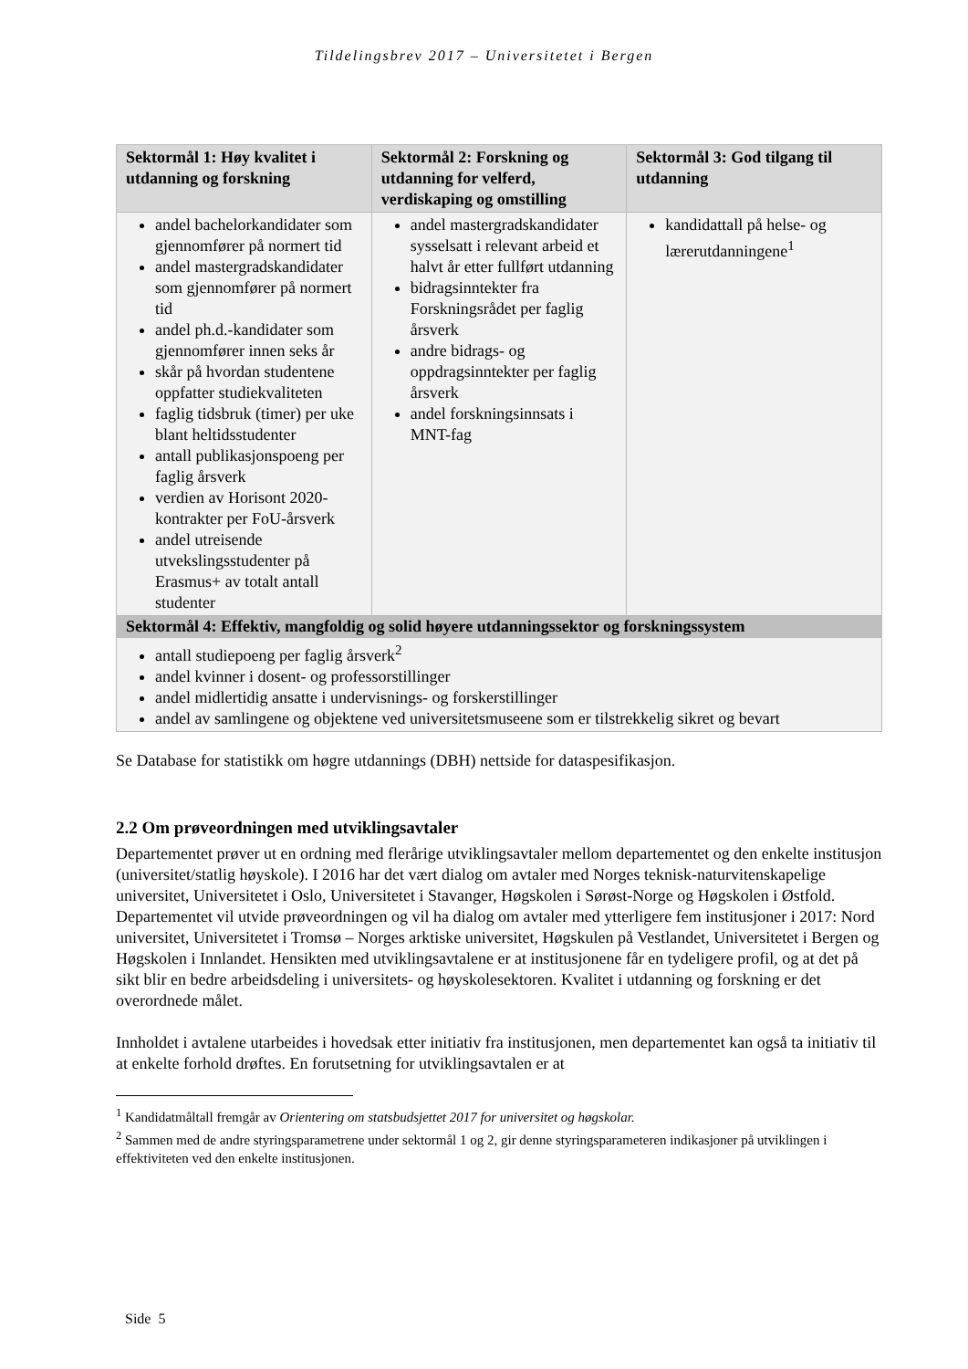Tildelingsbrev 2017 – Universitetet i Bergen
| Sektormål 1: Høy kvalitet i utdanning og forskning | Sektormål 2: Forskning og utdanning for velferd, verdiskaping og omstilling | Sektormål 3: God tilgang til utdanning |
| --- | --- | --- |
| andel bachelorkandidater som gjennomfører på normert tid andel mastergradskandidater som gjennomfører på normert tid andel ph.d.-kandidater som gjennomfører innen seks år skår på hvordan studentene oppfatter studiekvaliteten faglig tidsbruk (timer) per uke blant heltidsstudenter antall publikasjonspoeng per faglig årsverk verdien av Horisont 2020-kontrakter per FoU-årsverk andel utreisende utvekslingsstudenter på Erasmus+ av totalt antall studenter | andel mastergradskandidater sysselsatt i relevant arbeid et halvt år etter fullført utdanning bidragsinntekter fra Forskningsrådet per faglig årsverk andre bidrags- og oppdragsinntekter per faglig årsverk andel forskningsinnsats i MNT-fag | kandidattall på helse- og lærerutdanningene<sup>1</sup> |
| Sektormål 4: Effektiv, mangfoldig og solid høyere utdanningssektor og forskningssystem | | |
| antall studiepoeng per faglig årsverk<sup>2</sup> andel kvinner i dosent- og professorstillinger andel midlertidig ansatte i undervisnings- og forskerstillinger andel av samlingene og objektene ved universitetsmuseene som er tilstrekkelig sikret og bevart | | |
Se Database for statistikk om høgre utdannings (DBH) nettside for dataspesifikasjon.
2.2 Om prøveordningen med utviklingsavtaler
Departementet prøver ut en ordning med flerårige utviklingsavtaler mellom departementet og den enkelte institusjon (universitet/statlig høyskole). I 2016 har det vært dialog om avtaler med Norges teknisk-naturvitenskapelige universitet, Universitetet i Oslo, Universitetet i Stavanger, Høgskolen i Sørøst-Norge og Høgskolen i Østfold. Departementet vil utvide prøveordningen og vil ha dialog om avtaler med ytterligere fem institusjoner i 2017: Nord universitet, Universitetet i Tromsø – Norges arktiske universitet, Høgskulen på Vestlandet, Universitetet i Bergen og Høgskolen i Innlandet. Hensikten med utviklingsavtalene er at institusjonene får en tydeligere profil, og at det på sikt blir en bedre arbeidsdeling i universitets- og høyskolesektoren. Kvalitet i utdanning og forskning er det overordnede målet.
Innholdet i avtalene utarbeides i hovedsak etter initiativ fra institusjonen, men departementet kan også ta initiativ til at enkelte forhold drøftes. En forutsetning for utviklingsavtalen er at
<sup>1</sup> Kandidatmåltall fremgår av Orientering om statsbudsjettet 2017 for universitet og høgskolar.
<sup>2</sup> Sammen med de andre styringsparametrene under sektormål 1 og 2, gir denne styringsparameteren indikasjoner på utviklingen i effektiviteten ved den enkelte institusjonen.
Side 5